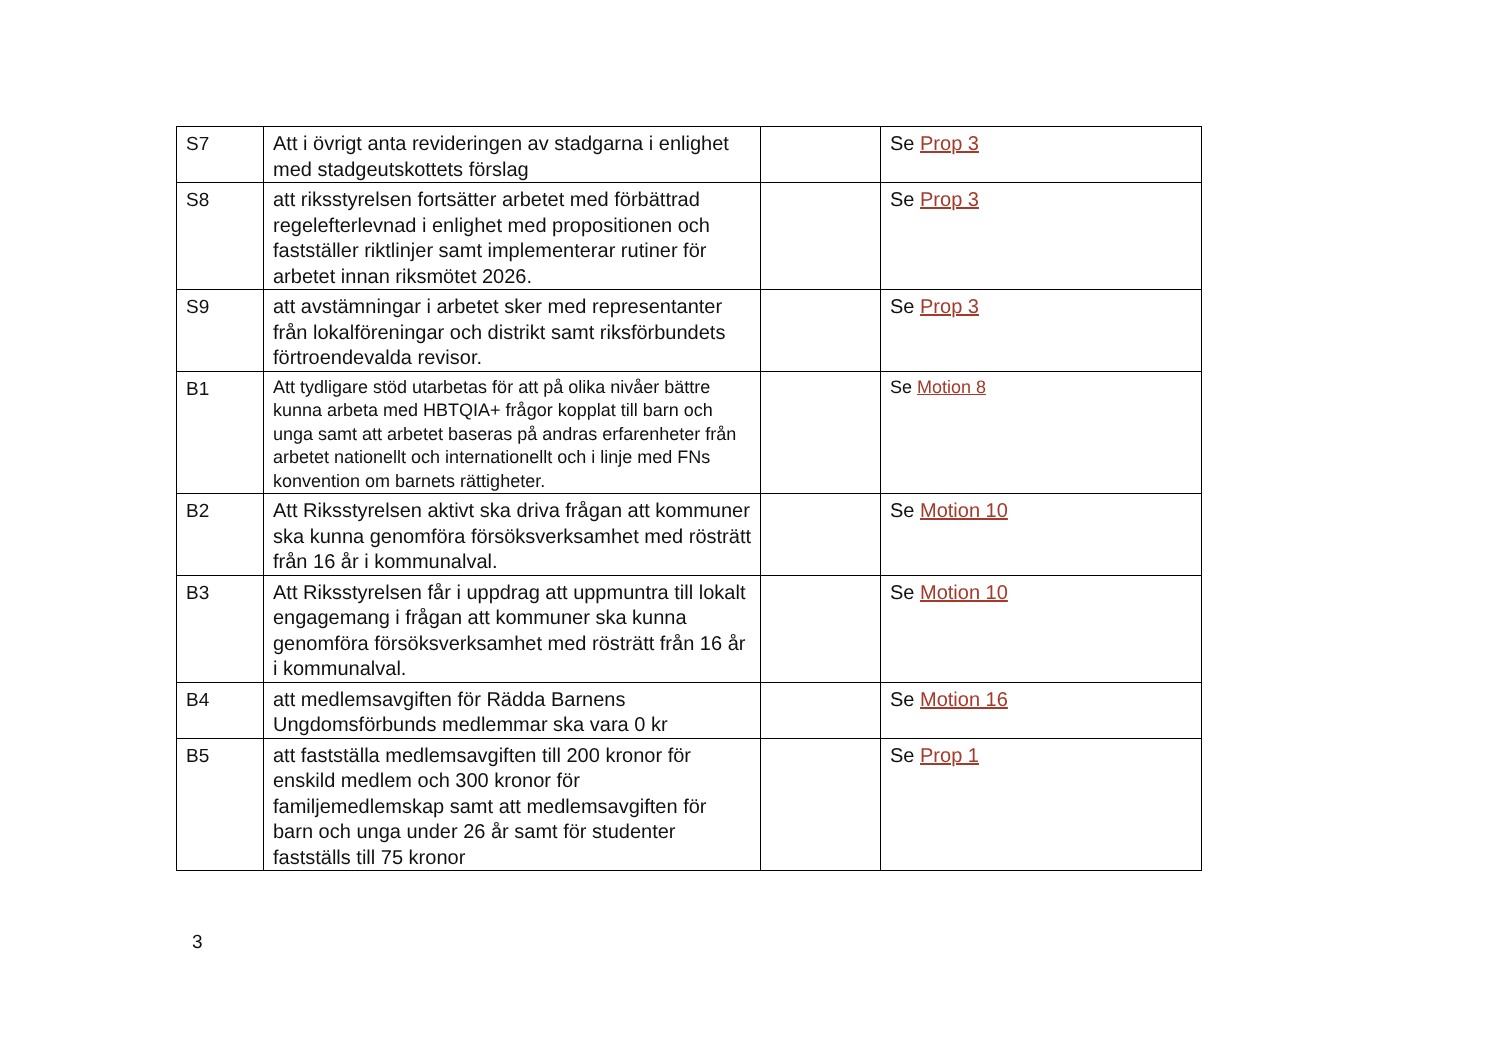| S7 | Att i övrigt anta revideringen av stadgarna i enlighet med stadgeutskottets förslag | | Se Prop 3 |
| S8 | att riksstyrelsen fortsätter arbetet med förbättrad regelefterlevnad i enlighet med propositionen och fastställer riktlinjer samt implementerar rutiner för arbetet innan riksmötet 2026. | | Se Prop 3 |
| S9 | att avstämningar i arbetet sker med representanter från lokalföreningar och distrikt samt riksförbundets förtroendevalda revisor. | | Se Prop 3 |
| B1 | Att tydligare stöd utarbetas för att på olika nivåer bättre kunna arbeta med HBTQIA+ frågor kopplat till barn och unga samt att arbetet baseras på andras erfarenheter från arbetet nationellt och internationellt och i linje med FNs konvention om barnets rättigheter. | | Se Motion 8 |
| B2 | Att Riksstyrelsen aktivt ska driva frågan att kommuner ska kunna genomföra försöksverksamhet med rösträtt från 16 år i kommunalval. | | Se Motion 10 |
| B3 | Att Riksstyrelsen får i uppdrag att uppmuntra till lokalt engagemang i frågan att kommuner ska kunna genomföra försöksverksamhet med rösträtt från 16 år i kommunalval. | | Se Motion 10 |
| B4 | att medlemsavgiften för Rädda Barnens Ungdomsförbunds medlemmar ska vara 0 kr | | Se Motion 16 |
| B5 | att fastställa medlemsavgiften till 200 kronor för enskild medlem och 300 kronor för familjemedlemskap samt att medlemsavgiften för barn och unga under 26 år samt för studenter fastställs till 75 kronor | | Se Prop 1 |
3